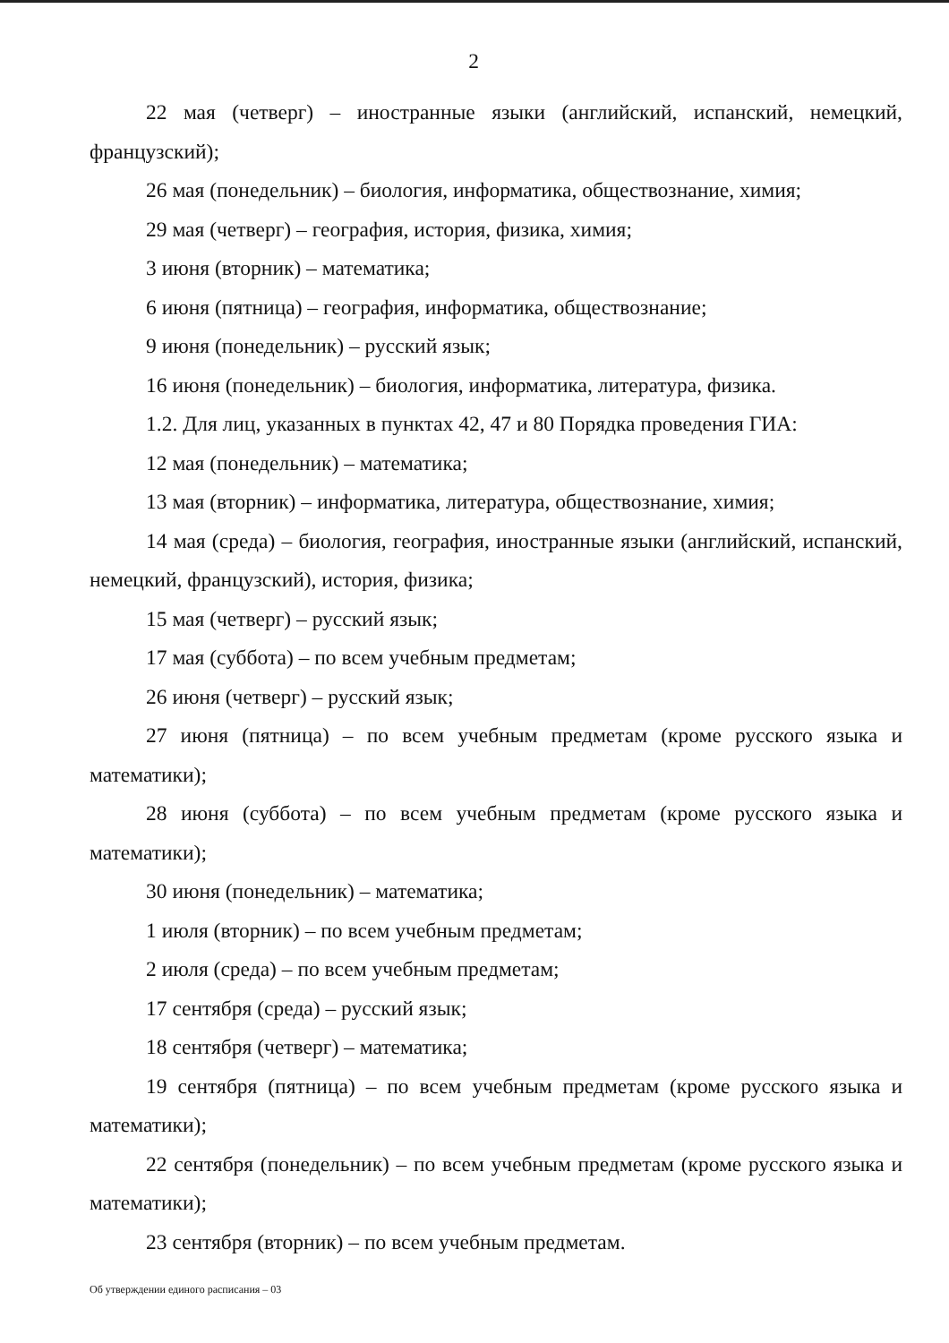2
22 мая (четверг) – иностранные языки (английский, испанский, немецкий, французский);
26 мая (понедельник) – биология, информатика, обществознание, химия;
29 мая (четверг) – география, история, физика, химия;
3 июня (вторник) – математика;
6 июня (пятница) – география, информатика, обществознание;
9 июня (понедельник) – русский язык;
16 июня (понедельник) – биология, информатика, литература, физика.
1.2. Для лиц, указанных в пунктах 42, 47 и 80 Порядка проведения ГИА:
12 мая (понедельник) – математика;
13 мая (вторник) – информатика, литература, обществознание, химия;
14 мая (среда) – биология, география, иностранные языки (английский, испанский, немецкий, французский), история, физика;
15 мая (четверг) – русский язык;
17 мая (суббота) – по всем учебным предметам;
26 июня (четверг) – русский язык;
27 июня (пятница) – по всем учебным предметам (кроме русского языка и математики);
28 июня (суббота) – по всем учебным предметам (кроме русского языка и математики);
30 июня (понедельник) – математика;
1 июля (вторник) – по всем учебным предметам;
2 июля (среда) – по всем учебным предметам;
17 сентября (среда) – русский язык;
18 сентября (четверг) – математика;
19 сентября (пятница) – по всем учебным предметам (кроме русского языка и математики);
22 сентября (понедельник) – по всем учебным предметам (кроме русского языка и математики);
23 сентября (вторник) – по всем учебным предметам.
Об утверждении единого расписания – 03